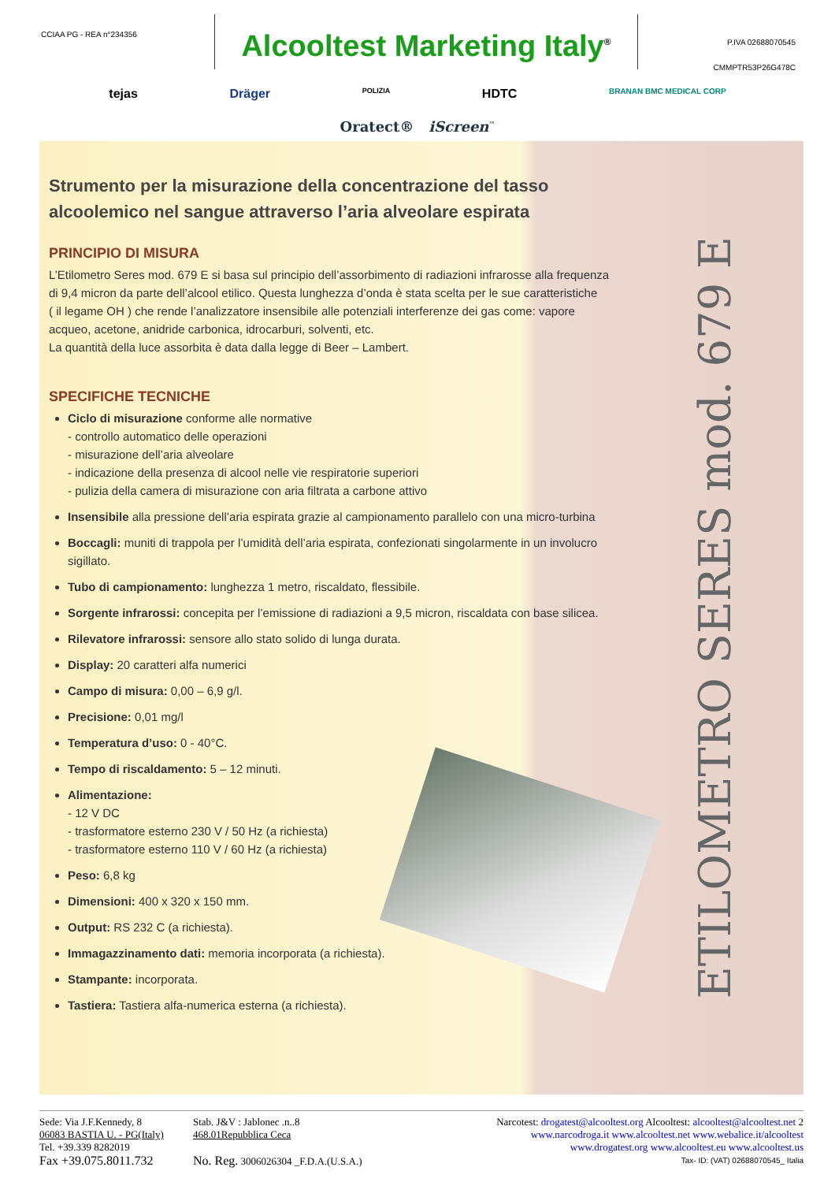CCIAA PG - REA n°234356
Alcooltest Marketing Italy<sup>®</sup>
P.IVA 02688070545
CMMPTR53P26G478C
tejas Dräger POLIZIA HDTC BRANAN BMC MEDICAL CORP
Oratect® iScreen<sup>™</sup>
Strumento per la misurazione della concentrazione del tasso alcoolemico nel sangue attraverso l’aria alveolare espirata
PRINCIPIO DI MISURA
L’Etilometro Seres mod. 679 E si basa sul principio dell’assorbimento di radiazioni infrarosse alla frequenza di 9,4 micron da parte dell’alcool etilico. Questa lunghezza d’onda è stata scelta per le sue caratteristiche
( il legame OH ) che rende l’analizzatore insensibile alle potenziali interferenze dei gas come: vapore acqueo, acetone, anidride carbonica, idrocarburi, solventi, etc.
La quantità della luce assorbita è data dalla legge di Beer – Lambert.
SPECIFICHE TECNICHE
Ciclo di misurazione conforme alle normative
- controllo automatico delle operazioni
- misurazione dell’aria alveolare
- indicazione della presenza di alcool nelle vie respiratorie superiori
- pulizia della camera di misurazione con aria filtrata a carbone attivo
Insensibile alla pressione dell’aria espirata grazie al campionamento parallelo con una micro-turbina
Boccagli: muniti di trappola per l’umidità dell’aria espirata, confezionati singolarmente in un involucro sigillato.
Tubo di campionamento: lunghezza 1 metro, riscaldato, flessibile.
Sorgente infrarossi: concepita per l’emissione di radiazioni a 9,5 micron, riscaldata con base silicea.
Rilevatore infrarossi: sensore allo stato solido di lunga durata.
Display: 20 caratteri alfa numerici
Campo di misura: 0,00 – 6,9 g/l.
Precisione: 0,01 mg/l
Temperatura d’uso: 0 - 40°C.
Tempo di riscaldamento: 5 – 12 minuti.
Alimentazione:
- 12 V DC
- trasformatore esterno 230 V / 50 Hz (a richiesta)
- trasformatore esterno 110 V / 60 Hz (a richiesta)
Peso: 6,8 kg
Dimensioni: 400 x 320 x 150 mm.
Output: RS 232 C (a richiesta).
Immagazzinamento dati: memoria incorporata (a richiesta).
Stampante: incorporata.
Tastiera: Tastiera alfa-numerica esterna (a richiesta).
ETILOMETRO SERES mod. 679 E
Sede: Via J.F.Kennedy, 8
06083 BASTIA U. - PG(Italy)
Tel. +39.339 8282019
Fax +39.075.8011.732
Stab. J&V : Jablonec .n..8
468.01Repubblica Ceca
No. Reg. 3006026304 _F.D.A.(U.S.A.)
Narcotest: drogatest@alcooltest.org Alcooltest: alcooltest@alcooltest.net 2
www.narcodroga.it www.alcooltest.net www.webalice.it/alcooltest
www.drogatest.org www.alcooltest.eu www.alcooltest.us
Tax- ID: (VAT) 02688070545_ Italia